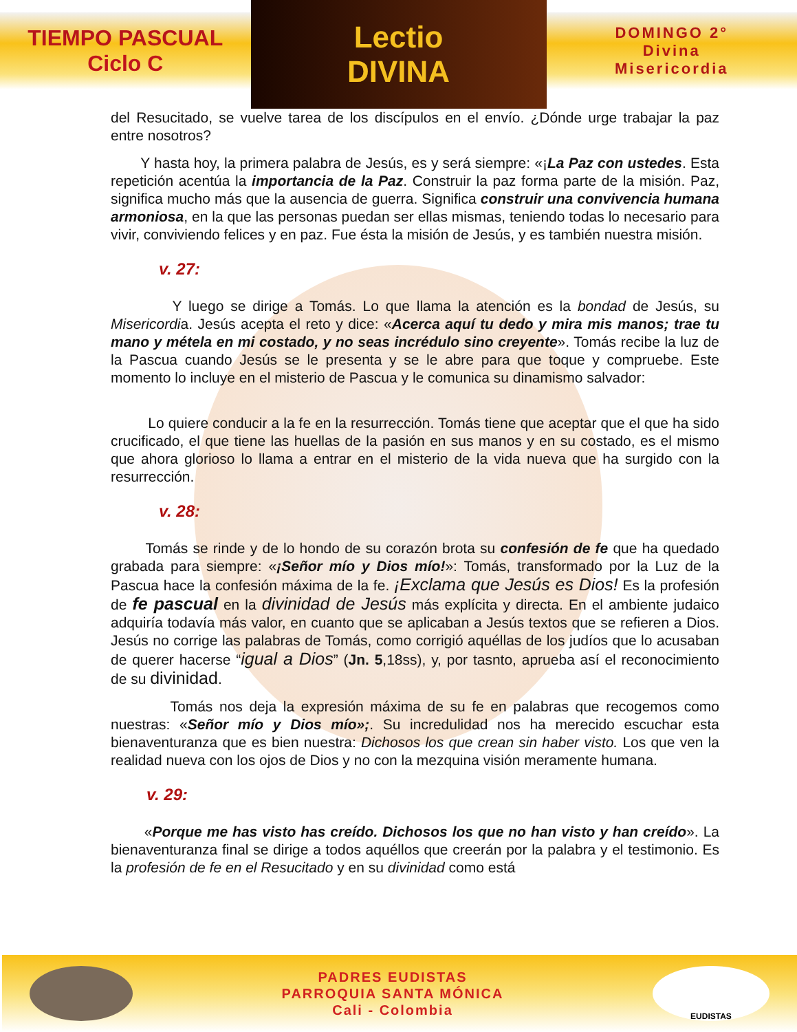TIEMPO PASCUAL
Ciclo C
Lectio
DIVINA
DOMINGO 2°
Divina
Misericordia
del Resucitado, se vuelve tarea de los discípulos en el envío. ¿Dónde urge trabajar la paz entre nosotros?
Y hasta hoy, la primera palabra de Jesús, es y será siempre: «¡La Paz con ustedes. Esta repetición acentúa la importancia de la Paz. Construir la paz forma parte de la misión. Paz, significa mucho más que la ausencia de guerra. Significa construir una convivencia humana armoniosa, en la que las personas puedan ser ellas mismas, teniendo todas lo necesario para vivir, conviviendo felices y en paz. Fue ésta la misión de Jesús, y es también nuestra misión.
v. 27:
Y luego se dirige a Tomás. Lo que llama la atención es la bondad de Jesús, su Misericordia. Jesús acepta el reto y dice: «Acerca aquí tu dedo y mira mis manos; trae tu mano y métela en mi costado, y no seas incrédulo sino creyente». Tomás recibe la luz de la Pascua cuando Jesús se le presenta y se le abre para que toque y compruebe. Este momento lo incluye en el misterio de Pascua y le comunica su dinamismo salvador:
Lo quiere conducir a la fe en la resurrección. Tomás tiene que aceptar que el que ha sido crucificado, el que tiene las huellas de la pasión en sus manos y en su costado, es el mismo que ahora glorioso lo llama a entrar en el misterio de la vida nueva que ha surgido con la resurrección.
v. 28:
Tomás se rinde y de lo hondo de su corazón brota su confesión de fe que ha quedado grabada para siempre: «¡Señor mío y Dios mío!»: Tomás, transformado por la Luz de la Pascua hace la confesión máxima de la fe. ¡Exclama que Jesús es Dios! Es la profesión de fe pascual en la divinidad de Jesús más explícita y directa. En el ambiente judaico adquiría todavía más valor, en cuanto que se aplicaban a Jesús textos que se refieren a Dios. Jesús no corrige las palabras de Tomás, como corrigió aquéllas de los judíos que lo acusaban de querer hacerse “igual a Dios” (Jn. 5,18ss), y, por tasnto, aprueba así el reconocimiento de su divinidad.
Tomás nos deja la expresión máxima de su fe en palabras que recogemos como nuestras: «Señor mío y Dios mío»;. Su incredulidad nos ha merecido escuchar esta bienaventuranza que es bien nuestra: Dichosos los que crean sin haber visto. Los que ven la realidad nueva con los ojos de Dios y no con la mezquina visión meramente humana.
v. 29:
«Porque me has visto has creído. Dichosos los que no han visto y han creído». La bienaventuranza final se dirige a todos aquéllos que creerán por la palabra y el testimonio. Es la profesión de fe en el Resucitado y en su divinidad como está
PADRES EUDISTAS
PARROQUIA SANTA MÓNICA
Cali - Colombia
EUDISTAS